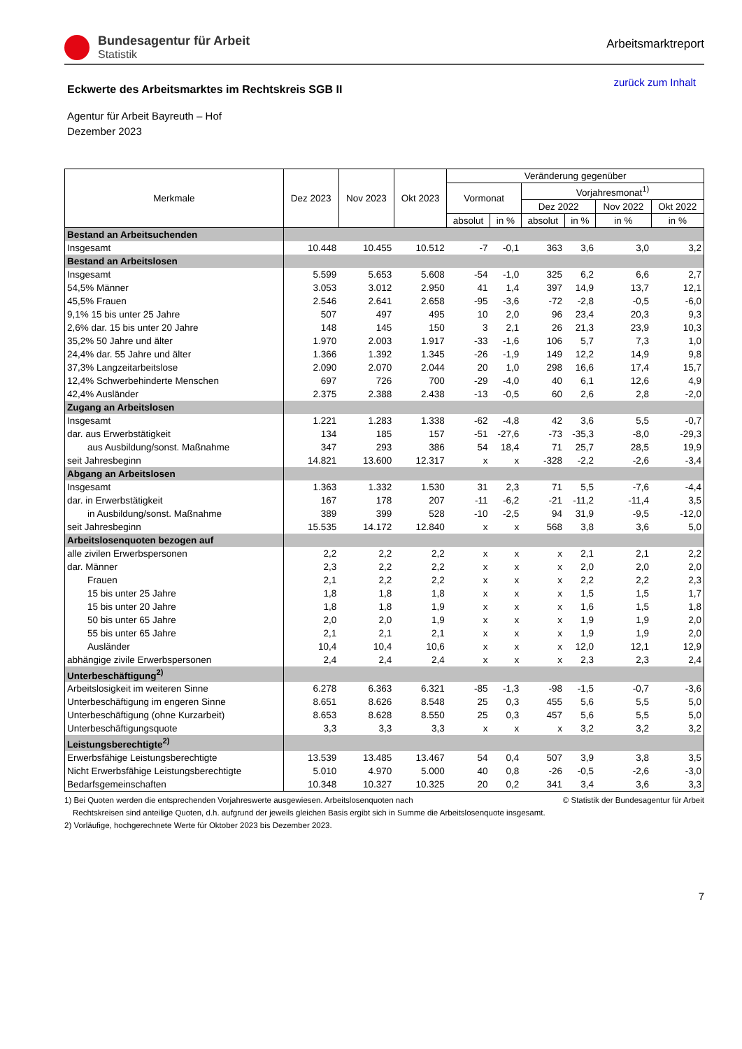Bundesagentur für Arbeit
Statistik
Arbeitsmarktreport
Eckwerte des Arbeitsmarktes im Rechtskreis SGB II
zurück zum Inhalt
Agentur für Arbeit Bayreuth – Hof
Dezember 2023
| Merkmale | Dez 2023 | Nov 2023 | Okt 2023 | Veränderung gegenüber | | | | | |
| --- | --- | --- | --- | --- | --- | --- | --- | --- | --- |
| | | | | Vormonat | | Vorjahresmonat<sup>1)</sup> | | | |
| | | | | | | Dez 2022 | | Nov 2022 | Okt 2022 |
| | | | | absolut | in % | absolut | in % | in % | in % |
| Bestand an Arbeitsuchenden | | | | | | | | | |
| Insgesamt | 10.448 | 10.455 | 10.512 | -7 | -0,1 | 363 | 3,6 | 3,0 | 3,2 |
| Bestand an Arbeitslosen | | | | | | | | | |
| Insgesamt | 5.599 | 5.653 | 5.608 | -54 | -1,0 | 325 | 6,2 | 6,6 | 2,7 |
| 54,5% Männer | 3.053 | 3.012 | 2.950 | 41 | 1,4 | 397 | 14,9 | 13,7 | 12,1 |
| 45,5% Frauen | 2.546 | 2.641 | 2.658 | -95 | -3,6 | -72 | -2,8 | -0,5 | -6,0 |
| 9,1% 15 bis unter 25 Jahre | 507 | 497 | 495 | 10 | 2,0 | 96 | 23,4 | 20,3 | 9,3 |
| 2,6% dar. 15 bis unter 20 Jahre | 148 | 145 | 150 | 3 | 2,1 | 26 | 21,3 | 23,9 | 10,3 |
| 35,2% 50 Jahre und älter | 1.970 | 2.003 | 1.917 | -33 | -1,6 | 106 | 5,7 | 7,3 | 1,0 |
| 24,4% dar. 55 Jahre und älter | 1.366 | 1.392 | 1.345 | -26 | -1,9 | 149 | 12,2 | 14,9 | 9,8 |
| 37,3% Langzeitarbeitslose | 2.090 | 2.070 | 2.044 | 20 | 1,0 | 298 | 16,6 | 17,4 | 15,7 |
| 12,4% Schwerbehinderte Menschen | 697 | 726 | 700 | -29 | -4,0 | 40 | 6,1 | 12,6 | 4,9 |
| 42,4% Ausländer | 2.375 | 2.388 | 2.438 | -13 | -0,5 | 60 | 2,6 | 2,8 | -2,0 |
| Zugang an Arbeitslosen | | | | | | | | | |
| Insgesamt | 1.221 | 1.283 | 1.338 | -62 | -4,8 | 42 | 3,6 | 5,5 | -0,7 |
| dar. aus Erwerbstätigkeit | 134 | 185 | 157 | -51 | -27,6 | -73 | -35,3 | -8,0 | -29,3 |
| aus Ausbildung/sonst. Maßnahme | 347 | 293 | 386 | 54 | 18,4 | 71 | 25,7 | 28,5 | 19,9 |
| seit Jahresbeginn | 14.821 | 13.600 | 12.317 | x | x | -328 | -2,2 | -2,6 | -3,4 |
| Abgang an Arbeitslosen | | | | | | | | | |
| Insgesamt | 1.363 | 1.332 | 1.530 | 31 | 2,3 | 71 | 5,5 | -7,6 | -4,4 |
| dar. in Erwerbstätigkeit | 167 | 178 | 207 | -11 | -6,2 | -21 | -11,2 | -11,4 | 3,5 |
| in Ausbildung/sonst. Maßnahme | 389 | 399 | 528 | -10 | -2,5 | 94 | 31,9 | -9,5 | -12,0 |
| seit Jahresbeginn | 15.535 | 14.172 | 12.840 | x | x | 568 | 3,8 | 3,6 | 5,0 |
| Arbeitslosenquoten bezogen auf | | | | | | | | | |
| alle zivilen Erwerbspersonen | 2,2 | 2,2 | 2,2 | x | x | x | 2,1 | 2,1 | 2,2 |
| dar. Männer | 2,3 | 2,2 | 2,2 | x | x | x | 2,0 | 2,0 | 2,0 |
| Frauen | 2,1 | 2,2 | 2,2 | x | x | x | 2,2 | 2,2 | 2,3 |
| 15 bis unter 25 Jahre | 1,8 | 1,8 | 1,8 | x | x | x | 1,5 | 1,5 | 1,7 |
| 15 bis unter 20 Jahre | 1,8 | 1,8 | 1,9 | x | x | x | 1,6 | 1,5 | 1,8 |
| 50 bis unter 65 Jahre | 2,0 | 2,0 | 1,9 | x | x | x | 1,9 | 1,9 | 2,0 |
| 55 bis unter 65 Jahre | 2,1 | 2,1 | 2,1 | x | x | x | 1,9 | 1,9 | 2,0 |
| Ausländer | 10,4 | 10,4 | 10,6 | x | x | x | 12,0 | 12,1 | 12,9 |
| abhängige zivile Erwerbspersonen | 2,4 | 2,4 | 2,4 | x | x | x | 2,3 | 2,3 | 2,4 |
| Unterbeschäftigung<sup>2)</sup> | | | | | | | | | |
| Arbeitslosigkeit im weiteren Sinne | 6.278 | 6.363 | 6.321 | -85 | -1,3 | -98 | -1,5 | -0,7 | -3,6 |
| Unterbeschäftigung im engeren Sinne | 8.651 | 8.626 | 8.548 | 25 | 0,3 | 455 | 5,6 | 5,5 | 5,0 |
| Unterbeschäftigung (ohne Kurzarbeit) | 8.653 | 8.628 | 8.550 | 25 | 0,3 | 457 | 5,6 | 5,5 | 5,0 |
| Unterbeschäftigungsquote | 3,3 | 3,3 | 3,3 | x | x | x | 3,2 | 3,2 | 3,2 |
| Leistungsberechtigte<sup>2)</sup> | | | | | | | | | |
| Erwerbsfähige Leistungsberechtigte | 13.539 | 13.485 | 13.467 | 54 | 0,4 | 507 | 3,9 | 3,8 | 3,5 |
| Nicht Erwerbsfähige Leistungsberechtigte | 5.010 | 4.970 | 5.000 | 40 | 0,8 | -26 | -0,5 | -2,6 | -3,0 |
| Bedarfsgemeinschaften | 10.348 | 10.327 | 10.325 | 20 | 0,2 | 341 | 3,4 | 3,6 | 3,3 |
1) Bei Quoten werden die entsprechenden Vorjahreswerte ausgewiesen. Arbeitslosenquoten nach © Statistik der Bundesagentur für Arbeit
Rechtskreisen sind anteilige Quoten, d.h. aufgrund der jeweils gleichen Basis ergibt sich in Summe die Arbeitslosenquote insgesamt.
2) Vorläufige, hochgerechnete Werte für Oktober 2023 bis Dezember 2023.
7